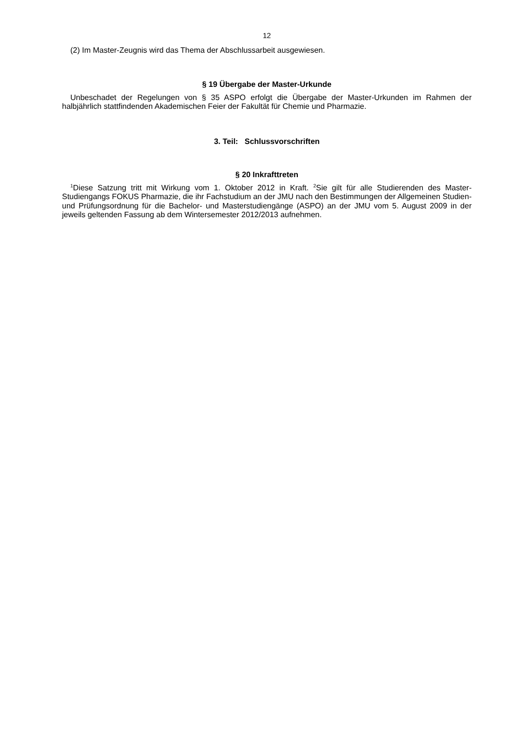12
(2) Im Master-Zeugnis wird das Thema der Abschlussarbeit ausgewiesen.
§ 19 Übergabe der Master-Urkunde
Unbeschadet der Regelungen von § 35 ASPO erfolgt die Übergabe der Master-Urkunden im Rahmen der halbjährlich stattfindenden Akademischen Feier der Fakultät für Chemie und Pharmazie.
3. Teil: Schlussvorschriften
§ 20 Inkrafttreten
<sup>1</sup> Diese Satzung tritt mit Wirkung vom 1. Oktober 2012 in Kraft. <sup>2</sup>Sie gilt für alle Studierenden des Master-Studiengangs FOKUS Pharmazie, die ihr Fachstudium an der JMU nach den Bestimmungen der Allgemeinen Studien- und Prüfungsordnung für die Bachelor- und Masterstudiengänge (ASPO) an der JMU vom 5. August 2009 in der jeweils geltenden Fassung ab dem Wintersemester 2012/2013 aufnehmen.